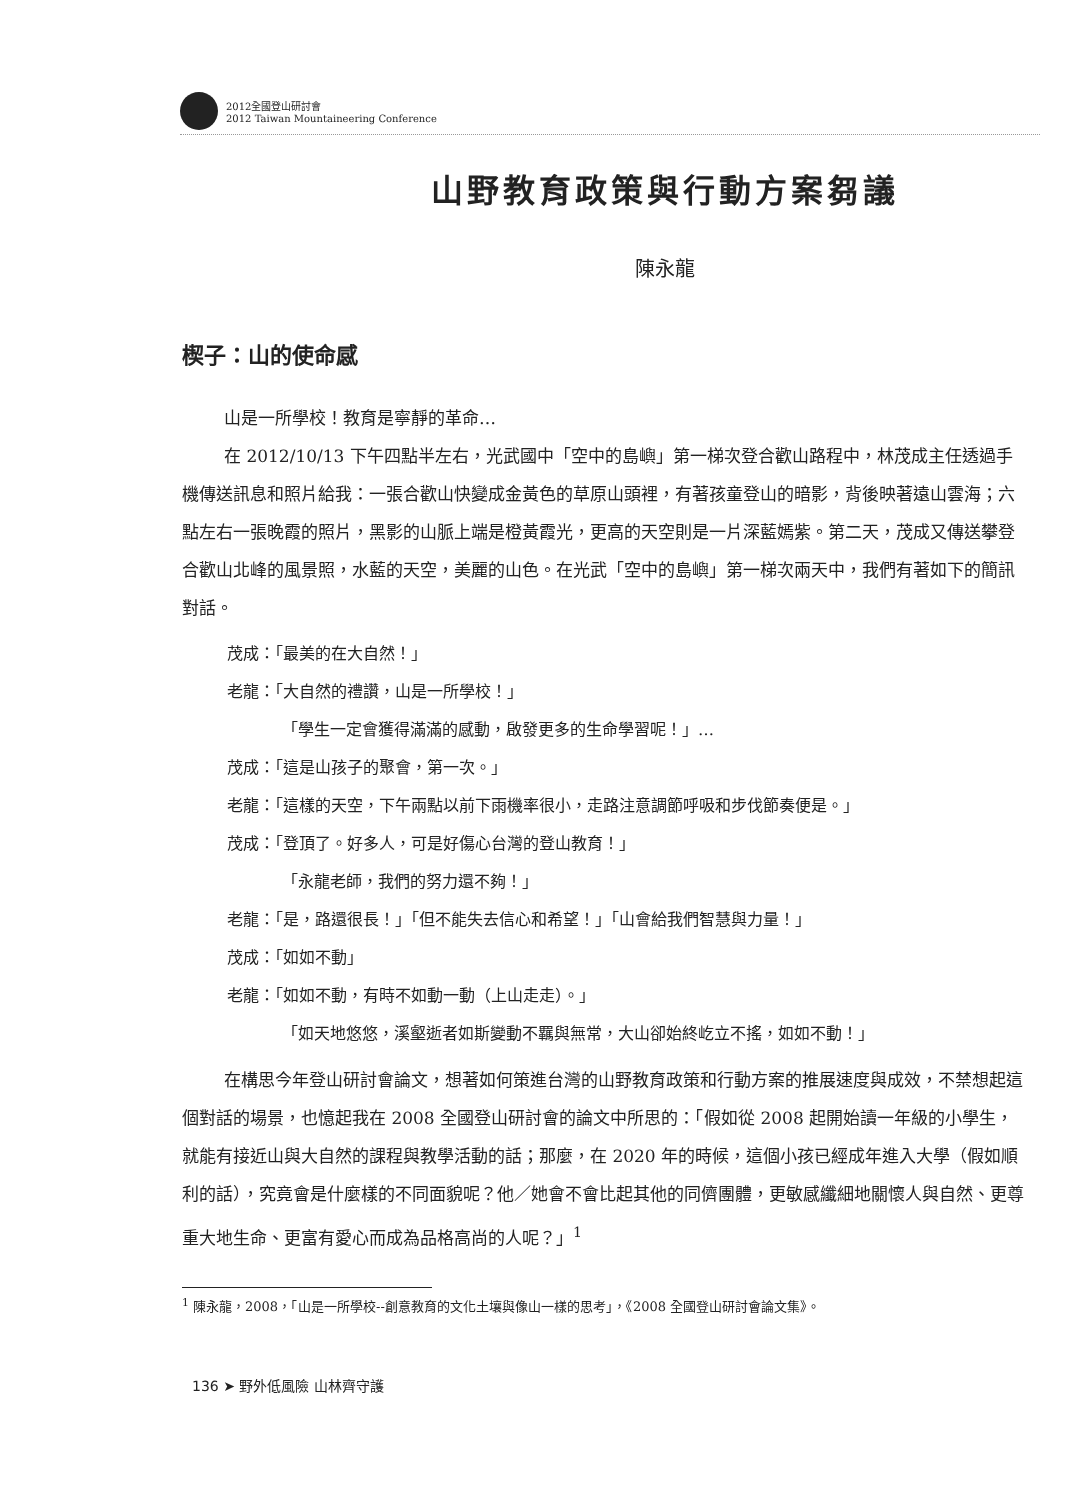2012全國登山研討會
2012 Taiwan Mountaineering Conference
山野教育政策與行動方案芻議
陳永龍
楔子：山的使命感
山是一所學校！教育是寧靜的革命…
在 2012/10/13 下午四點半左右，光武國中「空中的島嶼」第一梯次登合歡山路程中，林茂成主任透過手機傳送訊息和照片給我：一張合歡山快變成金黃色的草原山頭裡，有著孩童登山的暗影，背後映著遠山雲海；六點左右一張晚霞的照片，黑影的山脈上端是橙黃霞光，更高的天空則是一片深藍嫣紫。第二天，茂成又傳送攀登合歡山北峰的風景照，水藍的天空，美麗的山色。在光武「空中的島嶼」第一梯次兩天中，我們有著如下的簡訊對話。
茂成：「最美的在大自然！」
老龍：「大自然的禮讚，山是一所學校！」
「學生一定會獲得滿滿的感動，啟發更多的生命學習呢！」…
茂成：「這是山孩子的聚會，第一次。」
老龍：「這樣的天空，下午兩點以前下雨機率很小，走路注意調節呼吸和步伐節奏便是。」
茂成：「登頂了。好多人，可是好傷心台灣的登山教育！」
「永龍老師，我們的努力還不夠！」
老龍：「是，路還很長！」「但不能失去信心和希望！」「山會給我們智慧與力量！」
茂成：「如如不動」
老龍：「如如不動，有時不如動一動（上山走走）。」
「如天地悠悠，溪壑逝者如斯變動不羈與無常，大山卻始終屹立不搖，如如不動！」
在構思今年登山研討會論文，想著如何策進台灣的山野教育政策和行動方案的推展速度與成效，不禁想起這個對話的場景，也憶起我在 2008 全國登山研討會的論文中所思的：「假如從 2008 起開始讀一年級的小學生，就能有接近山與大自然的課程與教學活動的話；那麼，在 2020 年的時候，這個小孩已經成年進入大學（假如順利的話），究竟會是什麼樣的不同面貌呢？他／她會不會比起其他的同儕團體，更敏感纖細地關懷人與自然、更尊重大地生命、更富有愛心而成為品格高尚的人呢？」<sup>1</sup>
<sup>1</sup> 陳永龍，2008，「山是一所學校--創意教育的文化土壤與像山一樣的思考」，《2008 全國登山研討會論文集》。
136 ➤ 野外低風險 山林齊守護